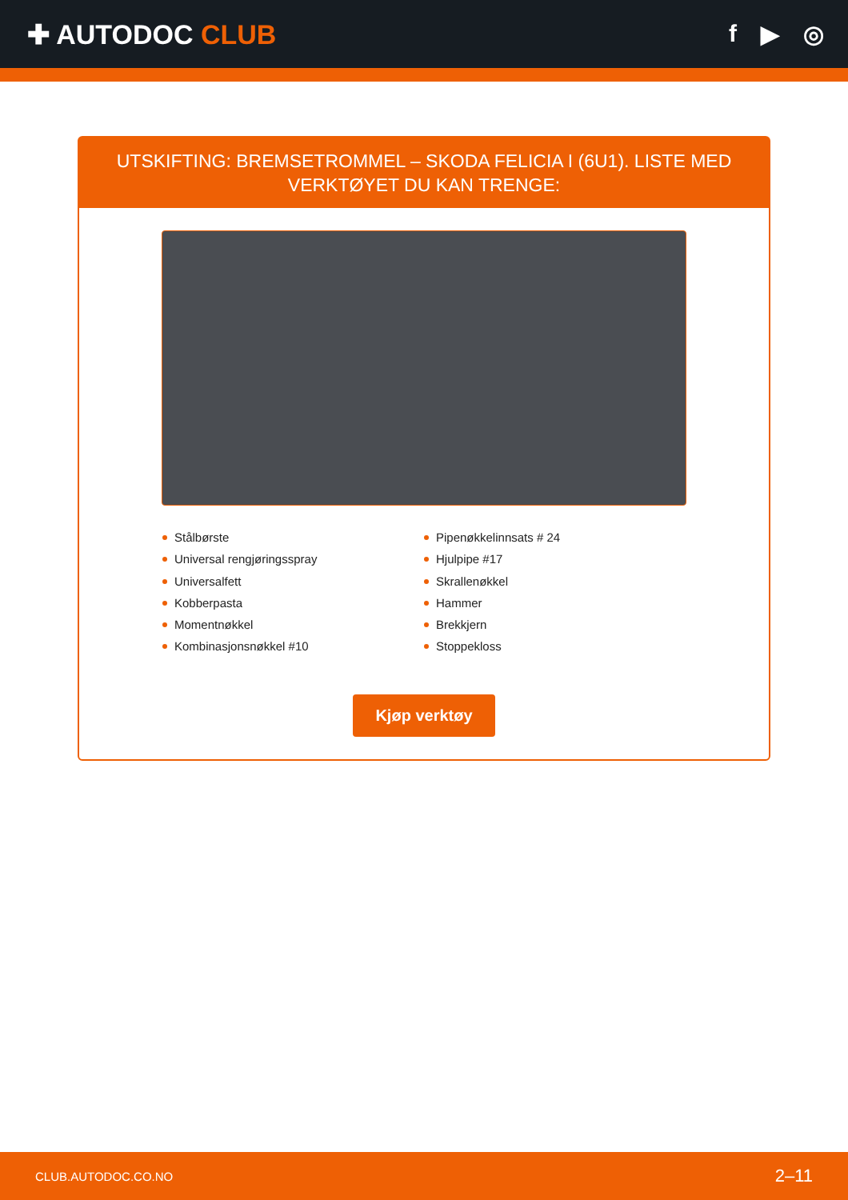✚ AUTODOC CLUB f ▶ ◎
UTSKIFTING: BREMSETROMMEL – SKODA FELICIA I (6U1). LISTE MED VERKTØYET DU KAN TRENGE:
Stålbørste
Universal rengjøringsspray
Universalfett
Kobberpasta
Momentnøkkel
Kombinasjonsnøkkel #10
Pipenøkkelinnsats # 24
Hjulpipe #17
Skrallenøkkel
Hammer
Brekkjern
Stoppekloss
Kjøp verktøy
CLUB.AUTODOC.CO.NO 2–11